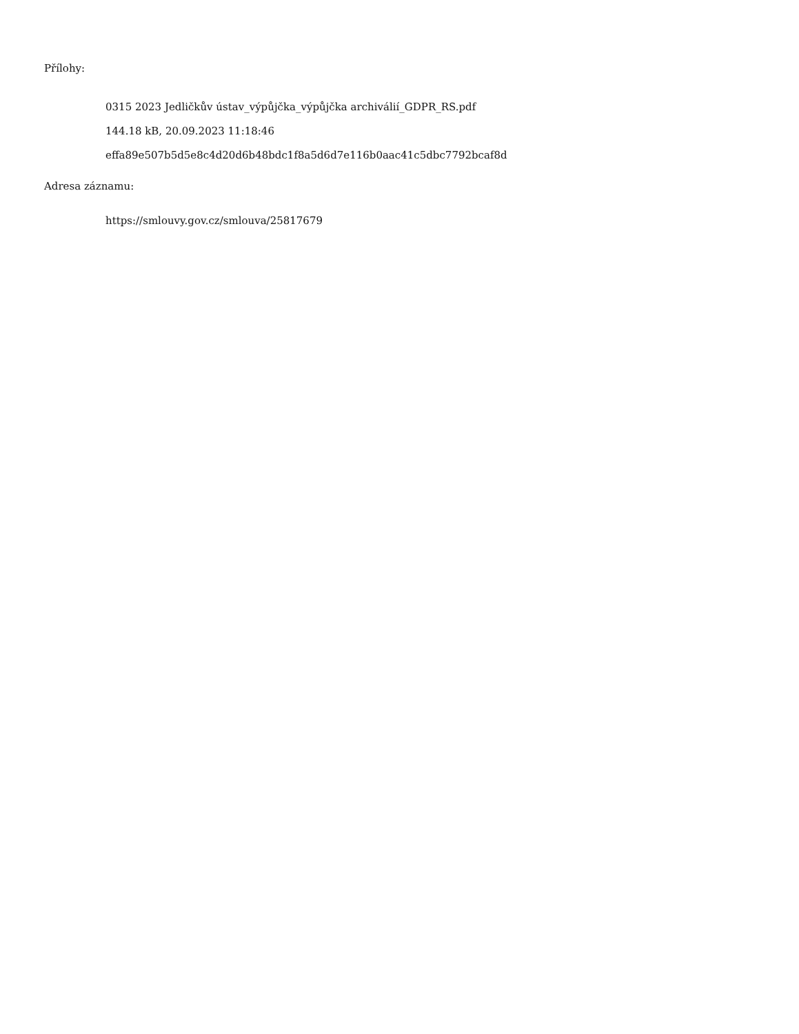Přílohy:
0315 2023 Jedličkův ústav_výpůjčka_výpůjčka archiválií_GDPR_RS.pdf
144.18 kB, 20.09.2023 11:18:46
effa89e507b5d5e8c4d20d6b48bdc1f8a5d6d7e116b0aac41c5dbc7792bcaf8d
Adresa záznamu:
https://smlouvy.gov.cz/smlouva/25817679